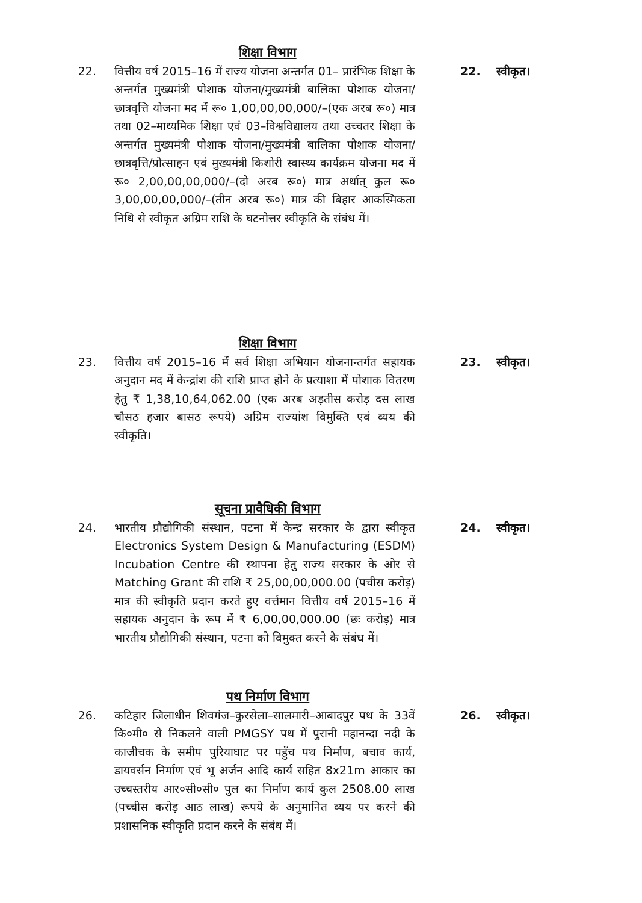शिक्षा विभाग
22. वित्तीय वर्ष 2015–16 में राज्य योजना अन्तर्गत 01– प्रारंभिक शिक्षा के अन्तर्गत मुख्यमंत्री पोशाक योजना/मुख्यमंत्री बालिका पोशाक योजना/ छात्रवृत्ति योजना मद में रू० 1,00,00,00,000/–(एक अरब रू०) मात्र तथा 02–माध्यमिक शिक्षा एवं 03–विश्वविद्यालय तथा उच्चतर शिक्षा के अन्तर्गत मुख्यमंत्री पोशाक योजना/मुख्यमंत्री बालिका पोशाक योजना/ छात्रवृत्ति/प्रोत्साहन एवं मुख्यमंत्री किशोरी स्वास्थ्य कार्यक्रम योजना मद में रू० 2,00,00,00,000/–(दो अरब रू०) मात्र अर्थात् कुल रू० 3,00,00,00,000/–(तीन अरब रू०) मात्र की बिहार आकस्मिकता निधि से स्वीकृत अग्रिम राशि के घटनोत्तर स्वीकृति के संबंध में।
22. स्वीकृत।
शिक्षा विभाग
23. वित्तीय वर्ष 2015–16 में सर्व शिक्षा अभियान योजनान्तर्गत सहायक अनुदान मद में केन्द्रांश की राशि प्राप्त होने के प्रत्याशा में पोशाक वितरण हेतु ₹ 1,38,10,64,062.00 (एक अरब अड़तीस करोड़ दस लाख चौसठ हजार बासठ रूपये) अग्रिम राज्यांश विमुक्ति एवं व्यय की स्वीकृति।
23. स्वीकृत।
सूचना प्रावैधिकी विभाग
24. भारतीय प्रौद्योगिकी संस्थान, पटना में केन्द्र सरकार के द्वारा स्वीकृत Electronics System Design & Manufacturing (ESDM) Incubation Centre की स्थापना हेतु राज्य सरकार के ओर से Matching Grant की राशि ₹ 25,00,00,000.00 (पचीस करोड़) मात्र की स्वीकृति प्रदान करते हुए वर्त्तमान वित्तीय वर्ष 2015–16 में सहायक अनुदान के रूप में ₹ 6,00,00,000.00 (छः करोड़) मात्र भारतीय प्रौद्योगिकी संस्थान, पटना को विमुक्त करने के संबंध में।
24. स्वीकृत।
पथ निर्माण विभाग
26. कटिहार जिलाधीन शिवगंज–कुरसेला–सालमारी–आबादपुर पथ के 33वें कि०मी० से निकलने वाली PMGSY पथ में पुरानी महानन्दा नदी के काजीचक के समीप पुरियाघाट पर पहुँच पथ निर्माण, बचाव कार्य, डायवर्सन निर्माण एवं भू अर्जन आदि कार्य सहित 8x21m आकार का उच्चस्तरीय आर०सी०सी० पुल का निर्माण कार्य कुल 2508.00 लाख (पच्चीस करोड़ आठ लाख) रूपये के अनुमानित व्यय पर करने की प्रशासनिक स्वीकृति प्रदान करने के संबंध में।
26. स्वीकृत।